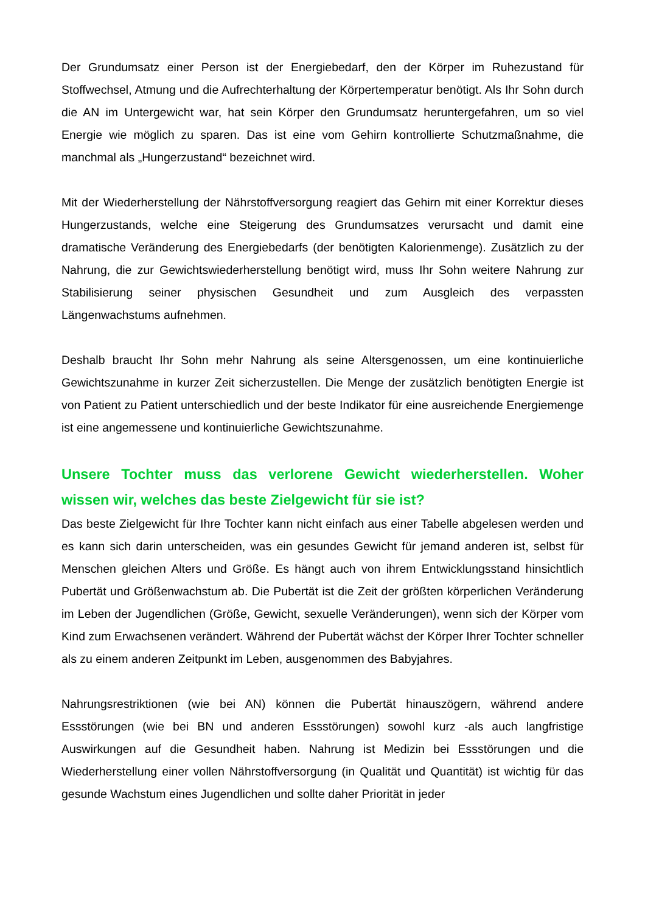Der Grundumsatz einer Person ist der Energiebedarf, den der Körper im Ruhezustand für Stoffwechsel, Atmung und die Aufrechterhaltung der Körpertemperatur benötigt. Als Ihr Sohn durch die AN im Untergewicht war, hat sein Körper den Grundumsatz heruntergefahren, um so viel Energie wie möglich zu sparen. Das ist eine vom Gehirn kontrollierte Schutzmaßnahme, die manchmal als „Hungerzustand“ bezeichnet wird.
Mit der Wiederherstellung der Nährstoffversorgung reagiert das Gehirn mit einer Korrektur dieses Hungerzustands, welche eine Steigerung des Grundumsatzes verursacht und damit eine dramatische Veränderung des Energiebedarfs (der benötigten Kalorienmenge). Zusätzlich zu der Nahrung, die zur Gewichtswiederherstellung benötigt wird, muss Ihr Sohn weitere Nahrung zur Stabilisierung seiner physischen Gesundheit und zum Ausgleich des verpassten Längenwachstums aufnehmen.
Deshalb braucht Ihr Sohn mehr Nahrung als seine Altersgenossen, um eine kontinuierliche Gewichtszunahme in kurzer Zeit sicherzustellen. Die Menge der zusätzlich benötigten Energie ist von Patient zu Patient unterschiedlich und der beste Indikator für eine ausreichende Energiemenge ist eine angemessene und kontinuierliche Gewichtszunahme.
Unsere Tochter muss das verlorene Gewicht wiederherstellen. Woher wissen wir, welches das beste Zielgewicht für sie ist?
Das beste Zielgewicht für Ihre Tochter kann nicht einfach aus einer Tabelle abgelesen werden und es kann sich darin unterscheiden, was ein gesundes Gewicht für jemand anderen ist, selbst für Menschen gleichen Alters und Größe. Es hängt auch von ihrem Entwicklungsstand hinsichtlich Pubertät und Größenwachstum ab. Die Pubertät ist die Zeit der größten körperlichen Veränderung im Leben der Jugendlichen (Größe, Gewicht, sexuelle Veränderungen), wenn sich der Körper vom Kind zum Erwachsenen verändert. Während der Pubertät wächst der Körper Ihrer Tochter schneller als zu einem anderen Zeitpunkt im Leben, ausgenommen des Babyjahres.
Nahrungsrestriktionen (wie bei AN) können die Pubertät hinauszögern, während andere Essstörungen (wie bei BN und anderen Essstörungen) sowohl kurz -als auch langfristige Auswirkungen auf die Gesundheit haben. Nahrung ist Medizin bei Essstörungen und die Wiederherstellung einer vollen Nährstoffversorgung (in Qualität und Quantität) ist wichtig für das gesunde Wachstum eines Jugendlichen und sollte daher Priorität in jeder